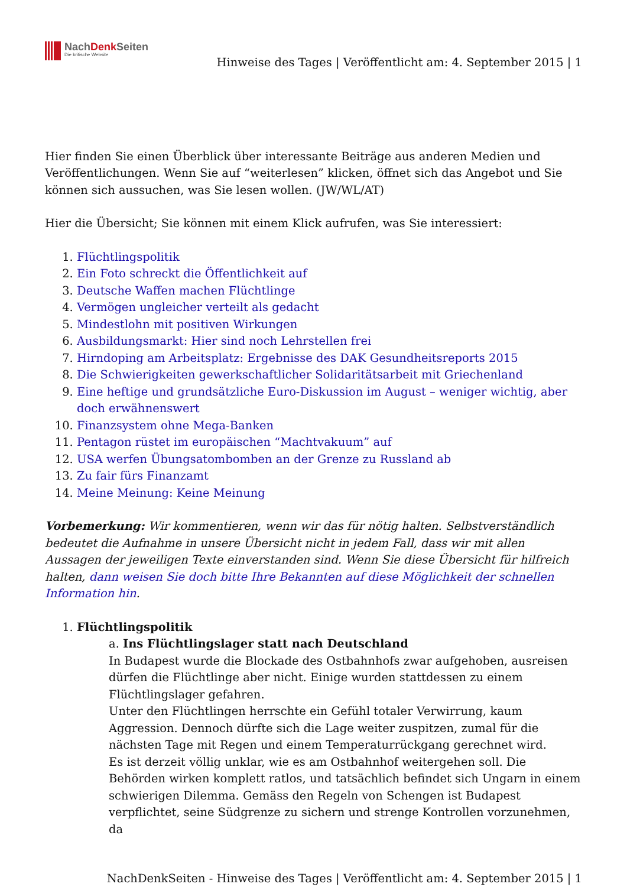NachDenk Seiten
Die kritische Website
Hinweise des Tages | Veröffentlicht am: 4. September 2015 | 1
Hier finden Sie einen Überblick über interessante Beiträge aus anderen Medien und Veröffentlichungen. Wenn Sie auf “weiterlesen” klicken, öffnet sich das Angebot und Sie können sich aussuchen, was Sie lesen wollen. (JW/WL/AT)
Hier die Übersicht; Sie können mit einem Klick aufrufen, was Sie interessiert:
1. Flüchtlingspolitik
2. Ein Foto schreckt die Öffentlichkeit auf
3. Deutsche Waffen machen Flüchtlinge
4. Vermögen ungleicher verteilt als gedacht
5. Mindestlohn mit positiven Wirkungen
6. Ausbildungsmarkt: Hier sind noch Lehrstellen frei
7. Hirndoping am Arbeitsplatz: Ergebnisse des DAK Gesundheitsreports 2015
8. Die Schwierigkeiten gewerkschaftlicher Solidaritätsarbeit mit Griechenland
9. Eine heftige und grundsätzliche Euro-Diskussion im August – weniger wichtig, aber doch erwähnenswert
10. Finanzsystem ohne Mega-Banken
11. Pentagon rüstet im europäischen “Machtvakuum” auf
12. USA werfen Übungsatombomben an der Grenze zu Russland ab
13. Zu fair fürs Finanzamt
14. Meine Meinung: Keine Meinung
Vorbemerkung: Wir kommentieren, wenn wir das für nötig halten. Selbstverständlich bedeutet die Aufnahme in unsere Übersicht nicht in jedem Fall, dass wir mit allen Aussagen der jeweiligen Texte einverstanden sind. Wenn Sie diese Übersicht für hilfreich halten, dann weisen Sie doch bitte Ihre Bekannten auf diese Möglichkeit der schnellen Information hin.
1. Flüchtlingspolitik
a. Ins Flüchtlingslager statt nach Deutschland
In Budapest wurde die Blockade des Ostbahnhofs zwar aufgehoben, ausreisen dürfen die Flüchtlinge aber nicht. Einige wurden stattdessen zu einem Flüchtlingslager gefahren.
Unter den Flüchtlingen herrschte ein Gefühl totaler Verwirrung, kaum Aggression. Dennoch dürfte sich die Lage weiter zuspitzen, zumal für die nächsten Tage mit Regen und einem Temperaturrückgang gerechnet wird.
Es ist derzeit völlig unklar, wie es am Ostbahnhof weitergehen soll. Die Behörden wirken komplett ratlos, und tatsächlich befindet sich Ungarn in einem schwierigen Dilemma. Gemäss den Regeln von Schengen ist Budapest verpflichtet, seine Südgrenze zu sichern und strenge Kontrollen vorzunehmen, da
NachDenkSeiten - Hinweise des Tages | Veröffentlicht am: 4. September 2015 | 1